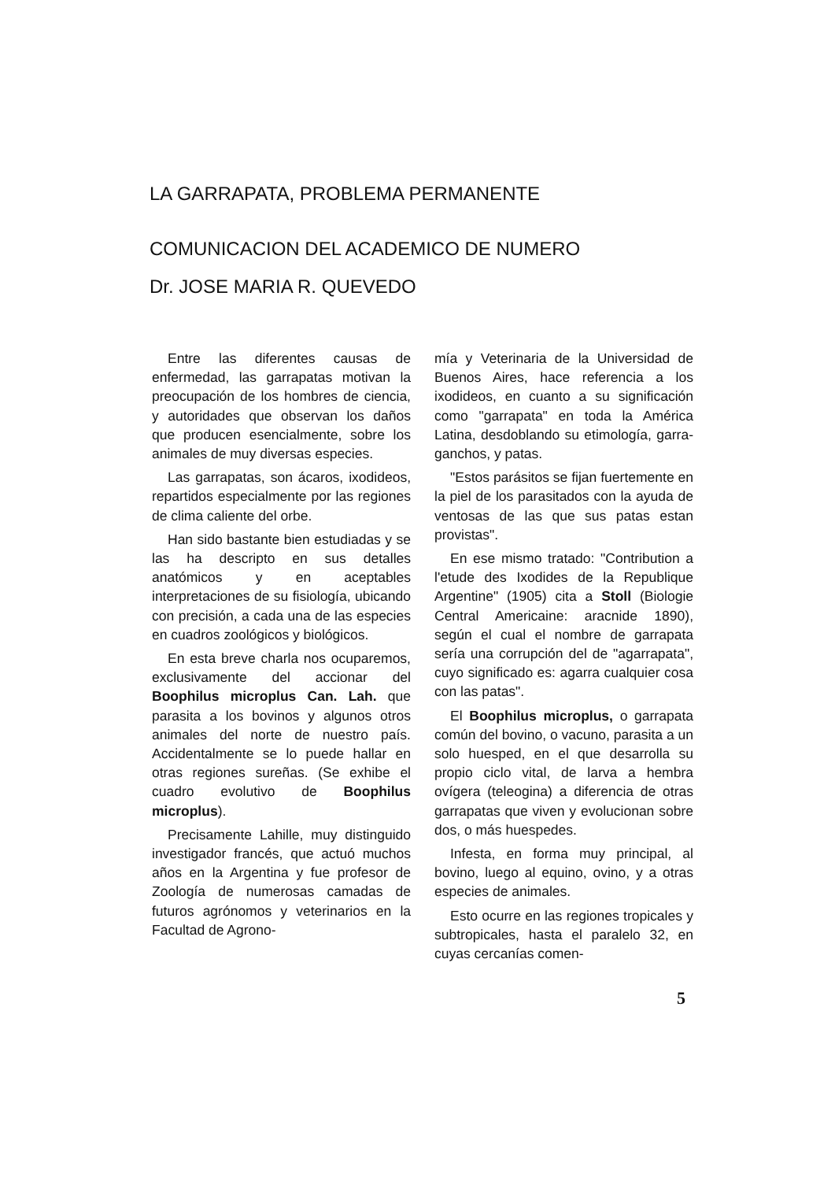LA GARRAPATA, PROBLEMA PERMANENTE
COMUNICACION DEL ACADEMICO DE NUMERO
Dr. JOSE MARIA R. QUEVEDO
Entre las diferentes causas de enfermedad, las garrapatas motivan la preocupación de los hombres de ciencia, y autoridades que observan los daños que producen esencialmente, sobre los animales de muy diversas especies.
Las garrapatas, son ácaros, ixodideos, repartidos especialmente por las regiones de clima caliente del orbe.
Han sido bastante bien estudiadas y se las ha descripto en sus detalles anatómicos y en aceptables interpretaciones de su fisiología, ubicando con precisión, a cada una de las especies en cuadros zoológicos y biológicos.
En esta breve charla nos ocuparemos, exclusivamente del accionar del Boophilus microplus Can. Lah. que parasita a los bovinos y algunos otros animales del norte de nuestro país. Accidentalmente se lo puede hallar en otras regiones sureñas. (Se exhibe el cuadro evolutivo de Boophilus microplus).
Precisamente Lahille, muy distinguido investigador francés, que actuó muchos años en la Argentina y fue profesor de Zoología de numerosas camadas de futuros agrónomos y veterinarios en la Facultad de Agrono-
mía y Veterinaria de la Universidad de Buenos Aires, hace referencia a los ixodideos, en cuanto a su significación como "garrapata" en toda la América Latina, desdoblando su etimología, garra-ganchos, y patas.
"Estos parásitos se fijan fuertemente en la piel de los parasitados con la ayuda de ventosas de las que sus patas estan provistas".
En ese mismo tratado: "Contribution a l'etude des Ixodides de la Republique Argentine" (1905) cita a Stoll (Biologie Central Americaine: aracnide 1890), según el cual el nombre de garrapata sería una corrupción del de "agarrapata", cuyo significado es: agarra cualquier cosa con las patas".
El Boophilus microplus, o garrapata común del bovino, o vacuno, parasita a un solo huesped, en el que desarrolla su propio ciclo vital, de larva a hembra ovígera (teleogina) a diferencia de otras garrapatas que viven y evolucionan sobre dos, o más huespedes.
Infesta, en forma muy principal, al bovino, luego al equino, ovino, y a otras especies de animales.
Esto ocurre en las regiones tropicales y subtropicales, hasta el paralelo 32, en cuyas cercanías comen-
5